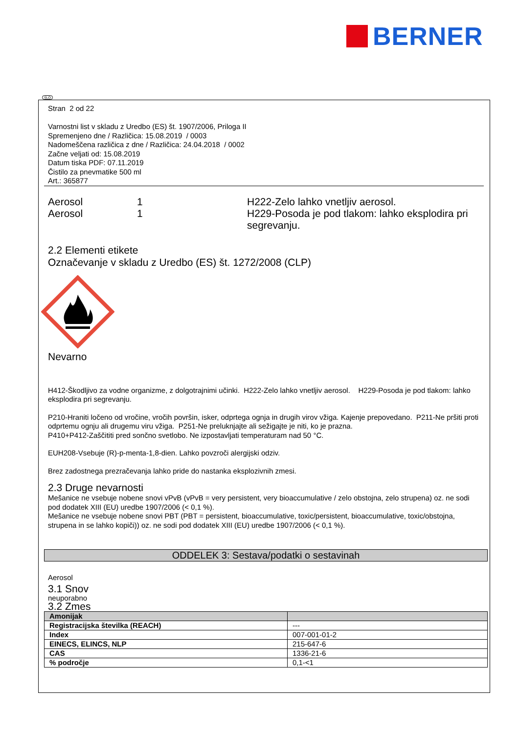BERNER
SLO
Stran 2 od 22
Varnostni list v skladu z Uredbo (ES) št. 1907/2006, Priloga II
Spremenjeno dne / Različica: 15.08.2019 / 0003
Nadomeščena različica z dne / Različica: 24.04.2018 / 0002
Začne veljati od: 15.08.2019
Datum tiska PDF: 07.11.2019
Čistilo za pnevmatike 500 ml
Art.: 365877
Aerosol
1
H222-Zelo lahko vnetljiv aerosol.
Aerosol
1
H229-Posoda je pod tlakom: lahko eksplodira pri segrevanju.
2.2 Elementi etikete
Označevanje v skladu z Uredbo (ES) št. 1272/2008 (CLP)
Nevarno
H412-Škodljivo za vodne organizme, z dolgotrajnimi učinki. H222-Zelo lahko vnetljiv aerosol. H229-Posoda je pod tlakom: lahko eksplodira pri segrevanju.
P210-Hraniti ločeno od vročine, vročih površin, isker, odprtega ognja in drugih virov vžiga. Kajenje prepovedano. P211-Ne pršiti proti odprtemu ognju ali drugemu viru vžiga. P251-Ne preluknjajte ali sežigajte je niti, ko je prazna.
P410+P412-Zaščititi pred sončno svetlobo. Ne izpostavljati temperaturam nad 50 °C.
EUH208-Vsebuje (R)-p-menta-1,8-dien. Lahko povzroči alergijski odziv.
Brez zadostnega prezračevanja lahko pride do nastanka eksplozivnih zmesi.
2.3 Druge nevarnosti
Mešanice ne vsebuje nobene snovi vPvB (vPvB = very persistent, very bioaccumulative / zelo obstojna, zelo strupena) oz. ne sodi pod dodatek XIII (EU) uredbe 1907/2006 (< 0,1 %).
Mešanice ne vsebuje nobene snovi PBT (PBT = persistent, bioaccumulative, toxic/persistent, bioaccumulative, toxic/obstojna, strupena in se lahko kopiči)) oz. ne sodi pod dodatek XIII (EU) uredbe 1907/2006 (< 0,1 %).
ODDELEK 3: Sestava/podatki o sestavinah
Aerosol
3.1 Snov
neuporabno
3.2 Zmes
| Amonijak | |
| --- | --- |
| Registracijska številka (REACH) | --- |
| Index | 007-001-01-2 |
| EINECS, ELINCS, NLP | 215-647-6 |
| CAS | 1336-21-6 |
| % področje | 0,1-<1 |